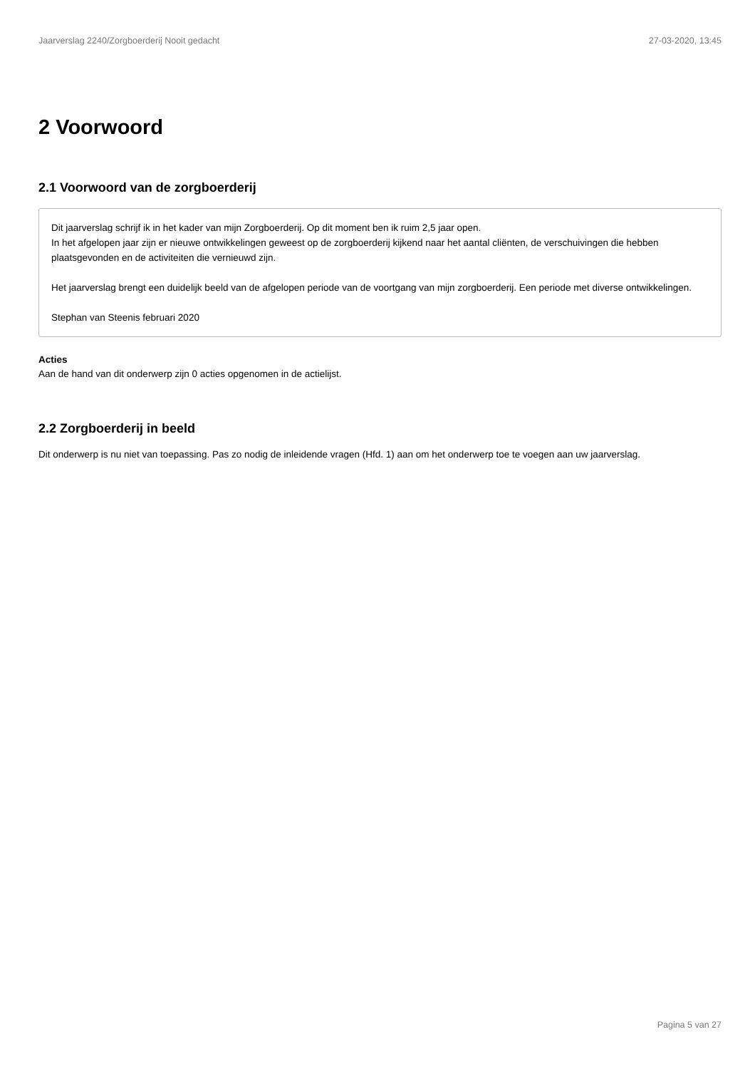Jaarverslag 2240/Zorgboerderij Nooit gedacht 27-03-2020, 13:45
2 Voorwoord
2.1 Voorwoord van de zorgboerderij
Dit jaarverslag schrijf ik in het kader van mijn Zorgboerderij. Op dit moment ben ik ruim 2,5 jaar open.
In het afgelopen jaar zijn er nieuwe ontwikkelingen geweest op de zorgboerderij kijkend naar het aantal cliënten, de verschuivingen die hebben plaatsgevonden en de activiteiten die vernieuwd zijn.
Het jaarverslag brengt een duidelijk beeld van de afgelopen periode van de voortgang van mijn zorgboerderij. Een periode met diverse ontwikkelingen.
Stephan van Steenis februari 2020
Acties
Aan de hand van dit onderwerp zijn 0 acties opgenomen in de actielijst.
2.2 Zorgboerderij in beeld
Dit onderwerp is nu niet van toepassing. Pas zo nodig de inleidende vragen (Hfd. 1) aan om het onderwerp toe te voegen aan uw jaarverslag.
Pagina 5 van 27